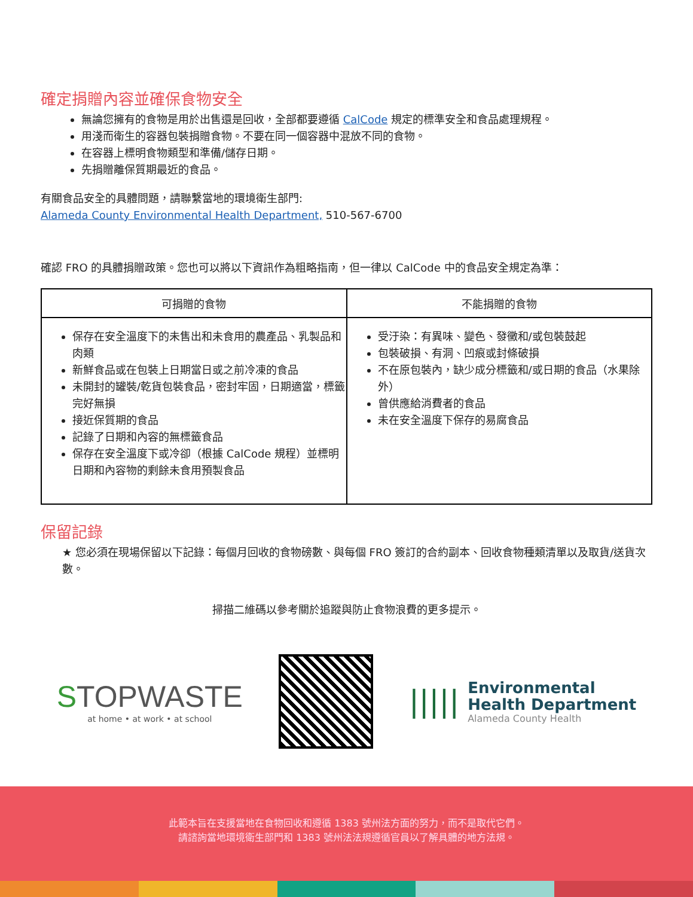確定捐贈內容並確保食物安全
無論您擁有的食物是用於出售還是回收，全部都要遵循 CalCode 規定的標準安全和食品處理規程。
用淺而衛生的容器包裝捐贈食物。不要在同一個容器中混放不同的食物。
在容器上標明食物類型和準備/儲存日期。
先捐贈離保質期最近的食品。
有關食品安全的具體問題，請聯繫當地的環境衛生部門:
Alameda County Environmental Health Department, 510-567-6700
確認 FRO 的具體捐贈政策。您也可以將以下資訊作為粗略指南，但一律以 CalCode 中的食品安全規定為準：
| 可捐贈的食物 | 不能捐贈的食物 |
| --- | --- |
| 保存在安全溫度下的未售出和未食用的農產品、乳製品和肉類 新鮮食品或在包裝上日期當日或之前冷凍的食品 未開封的罐裝/乾貨包裝食品，密封牢固，日期適當，標籤完好無損 接近保質期的食品 記錄了日期和內容的無標籤食品 保存在安全溫度下或冷卻（根據 CalCode 規程）並標明日期和內容物的剩餘未食用預製食品 | 受汙染：有異味、變色、發黴和/或包裝鼓起 包裝破損、有洞、凹痕或封條破損 不在原包裝內，缺少成分標籤和/或日期的食品（水果除外） 曾供應給消費者的食品 未在安全溫度下保存的易腐食品 |
保留記錄
★ 您必須在現場保留以下記錄：每個月回收的食物磅數、與每個 FRO 簽訂的合約副本、回收食物種類清單以及取貨/送貨次數。
掃描二維碼以參考關於追蹤與防止食物浪費的更多提示。
STOPWASTE
at home • at work • at school
|||||
Environmental
Health Department
Alameda County Health
此範本旨在支援當地在食物回收和遵循 1383 號州法方面的努力，而不是取代它們。
請諮詢當地環境衛生部門和 1383 號州法法規遵循官員以了解具體的地方法規。